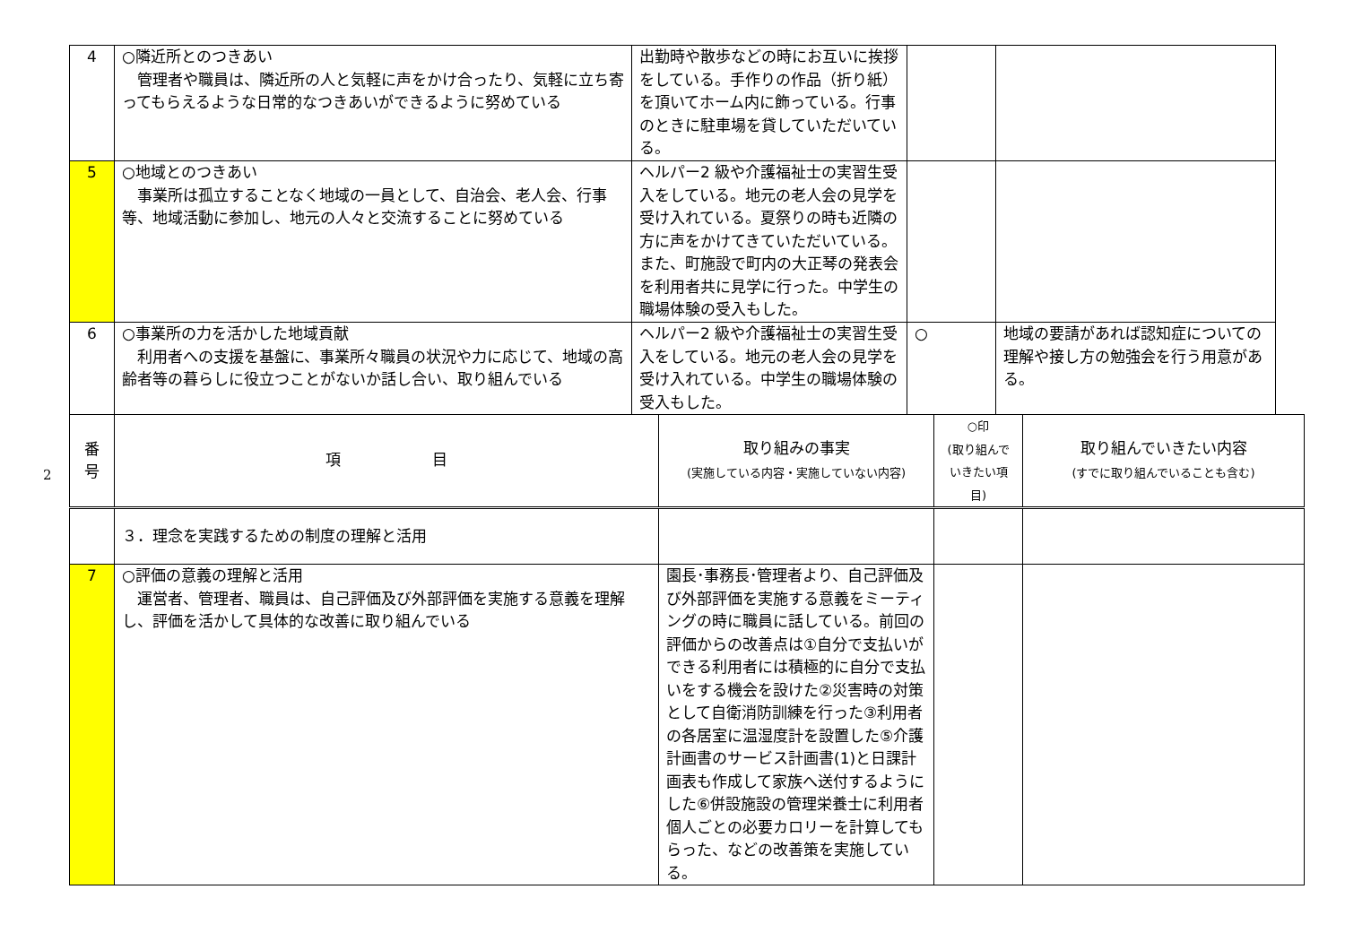| 4 | ○隣近所とのつきあい 管理者や職員は、隣近所の人と気軽に声をかけ合ったり、気軽に立ち寄ってもらえるような日常的なつきあいができるように努めている | 出勤時や散歩などの時にお互いに挨拶をしている。手作りの作品（折り紙）を頂いてホーム内に飾っている。行事のときに駐車場を貸していただいている。 | | |
| 5 | ○地域とのつきあい 事業所は孤立することなく地域の一員として、自治会、老人会、行事等、地域活動に参加し、地元の人々と交流することに努めている | ヘルパー2 級や介護福祉士の実習生受入をしている。地元の老人会の見学を受け入れている。夏祭りの時も近隣の方に声をかけてきていただいている。また、町施設で町内の大正琴の発表会を利用者共に見学に行った。中学生の職場体験の受入もした。 | | |
| 6 | ○事業所の力を活かした地域貢献 利用者への支援を基盤に、事業所々職員の状況や力に応じて、地域の高齢者等の暮らしに役立つことがないか話し合い、取り組んでいる | ヘルパー2 級や介護福祉士の実習生受入をしている。地元の老人会の見学を受け入れている。中学生の職場体験の受入もした。 | ○ | 地域の要請があれば認知症についての理解や接し方の勉強会を行う用意がある。 |
2
| 番 号 | 項 目 | 取り組みの事実 (実施している内容・実施していない内容) | ○印 (取り組んで いきたい項目) | 取り組んでいきたい内容 (すでに取り組んでいることも含む) |
| --- | --- | --- | --- | --- |
| | ３．理念を実践するための制度の理解と活用 | | | |
| 7 | ○評価の意義の理解と活用 運営者、管理者、職員は、自己評価及び外部評価を実施する意義を理解し、評価を活かして具体的な改善に取り組んでいる | 園長･事務長･管理者より、自己評価及び外部評価を実施する意義をミーティングの時に職員に話している。前回の評価からの改善点は①自分で支払いができる利用者には積極的に自分で支払いをする機会を設けた②災害時の対策として自衛消防訓練を行った③利用者の各居室に温湿度計を設置した⑤介護計画書のサービス計画書(1)と日課計画表も作成して家族へ送付するようにした⑥併設施設の管理栄養士に利用者個人ごとの必要カロリーを計算してもらった、などの改善策を実施している。 | | |